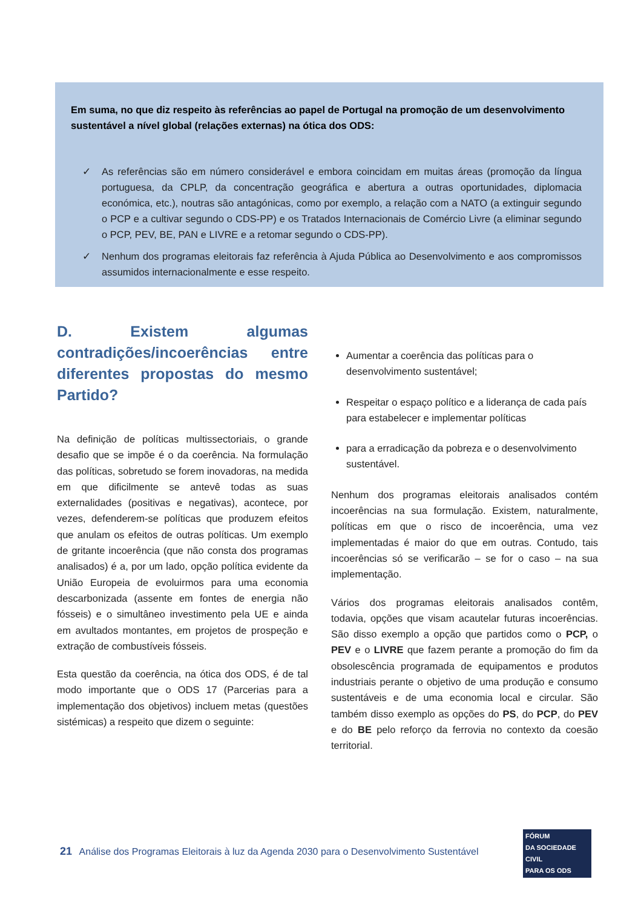Em suma, no que diz respeito às referências ao papel de Portugal na promoção de um desenvolvimento sustentável a nível global (relações externas) na ótica dos ODS:
✓ As referências são em número considerável e embora coincidam em muitas áreas (promoção da língua portuguesa, da CPLP, da concentração geográfica e abertura a outras oportunidades, diplomacia económica, etc.), noutras são antagónicas, como por exemplo, a relação com a NATO (a extinguir segundo o PCP e a cultivar segundo o CDS-PP) e os Tratados Internacionais de Comércio Livre (a eliminar segundo o PCP, PEV, BE, PAN e LIVRE e a retomar segundo o CDS-PP).
✓ Nenhum dos programas eleitorais faz referência à Ajuda Pública ao Desenvolvimento e aos compromissos assumidos internacionalmente e esse respeito.
D. Existem algumas contradições/incoerências entre diferentes propostas do mesmo Partido?
Na definição de políticas multissectoriais, o grande desafio que se impõe é o da coerência. Na formulação das políticas, sobretudo se forem inovadoras, na medida em que dificilmente se antevê todas as suas externalidades (positivas e negativas), acontece, por vezes, defenderem-se políticas que produzem efeitos que anulam os efeitos de outras políticas. Um exemplo de gritante incoerência (que não consta dos programas analisados) é a, por um lado, opção política evidente da União Europeia de evoluirmos para uma economia descarbonizada (assente em fontes de energia não fósseis) e o simultâneo investimento pela UE e ainda em avultados montantes, em projetos de prospeção e extração de combustíveis fósseis.
Esta questão da coerência, na ótica dos ODS, é de tal modo importante que o ODS 17 (Parcerias para a implementação dos objetivos) incluem metas (questões sistémicas) a respeito que dizem o seguinte:
Aumentar a coerência das políticas para o desenvolvimento sustentável;
Respeitar o espaço político e a liderança de cada país para estabelecer e implementar políticas
para a erradicação da pobreza e o desenvolvimento sustentável.
Nenhum dos programas eleitorais analisados contém incoerências na sua formulação. Existem, naturalmente, políticas em que o risco de incoerência, uma vez implementadas é maior do que em outras. Contudo, tais incoerências só se verificarão – se for o caso – na sua implementação.
Vários dos programas eleitorais analisados contêm, todavia, opções que visam acautelar futuras incoerências. São disso exemplo a opção que partidos como o PCP, o PEV e o LIVRE que fazem perante a promoção do fim da obsolescência programada de equipamentos e produtos industriais perante o objetivo de uma produção e consumo sustentáveis e de uma economia local e circular. São também disso exemplo as opções do PS, do PCP, do PEV e do BE pelo reforço da ferrovia no contexto da coesão territorial.
21 Análise dos Programas Eleitorais à luz da Agenda 2030 para o Desenvolvimento Sustentável
FÓRUM
DA SOCIEDADE CIVIL
PARA OS ODS